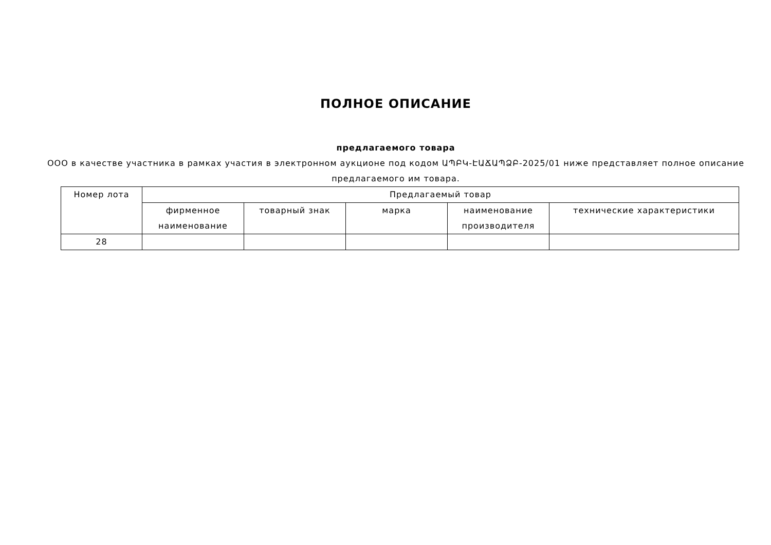ПОЛНОЕ ОПИСАНИЕ
предлагаемого товара
ООО в качестве участника в рамках участия в электронном аукционе под кодом ԱՊԲԿ-ԷԱՃԱՊՁԲ-2025/01 ниже представляет полное описание предлагаемого им товара.
| Номер лота | Предлагаемый товар | | | | |
| --- | --- | --- | --- | --- | --- |
| | фирменное наименование | товарный знак | марка | наименование производителя | технические характеристики |
| 28 | | | | | |